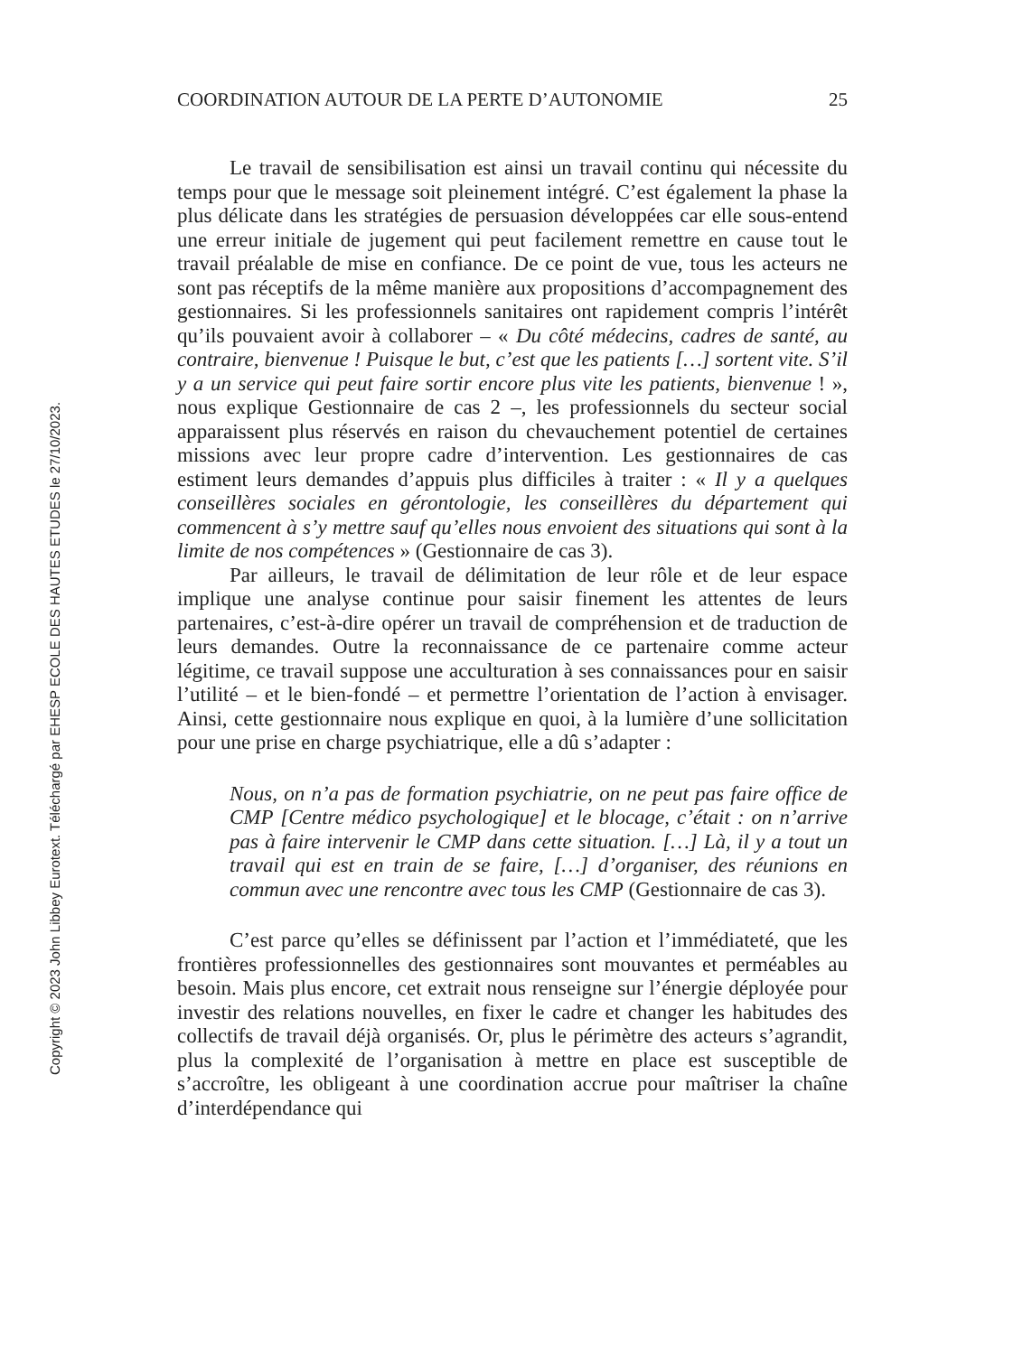Copyright © 2023 John Libbey Eurotext. Téléchargé par EHESP ECOLE DES HAUTES ETUDES le 27/10/2023.
COORDINATION AUTOUR DE LA PERTE D’AUTONOMIE 25
Le travail de sensibilisation est ainsi un travail continu qui nécessite du temps pour que le message soit pleinement intégré. C’est également la phase la plus délicate dans les stratégies de persuasion développées car elle sous-entend une erreur initiale de jugement qui peut facilement remettre en cause tout le travail préalable de mise en confiance. De ce point de vue, tous les acteurs ne sont pas réceptifs de la même manière aux propositions d’accompagnement des gestionnaires. Si les professionnels sanitaires ont rapidement compris l’intérêt qu’ils pouvaient avoir à collaborer – « Du côté médecins, cadres de santé, au contraire, bienvenue ! Puisque le but, c’est que les patients […] sortent vite. S’il y a un service qui peut faire sortir encore plus vite les patients, bienvenue ! », nous explique Gestionnaire de cas 2 –, les professionnels du secteur social apparaissent plus réservés en raison du chevauchement potentiel de certaines missions avec leur propre cadre d’intervention. Les gestionnaires de cas estiment leurs demandes d’appuis plus difficiles à traiter : « Il y a quelques conseillères sociales en gérontologie, les conseillères du département qui commencent à s’y mettre sauf qu’elles nous envoient des situations qui sont à la limite de nos compétences » (Gestionnaire de cas 3).
Par ailleurs, le travail de délimitation de leur rôle et de leur espace implique une analyse continue pour saisir finement les attentes de leurs partenaires, c’est-à-dire opérer un travail de compréhension et de traduction de leurs demandes. Outre la reconnaissance de ce partenaire comme acteur légitime, ce travail suppose une acculturation à ses connaissances pour en saisir l’utilité – et le bien-fondé – et permettre l’orientation de l’action à envisager. Ainsi, cette gestionnaire nous explique en quoi, à la lumière d’une sollicitation pour une prise en charge psychiatrique, elle a dû s’adapter :
Nous, on n’a pas de formation psychiatrie, on ne peut pas faire office de CMP [Centre médico psychologique] et le blocage, c’était : on n’arrive pas à faire intervenir le CMP dans cette situation. […] Là, il y a tout un travail qui est en train de se faire, […] d’organiser, des réunions en commun avec une rencontre avec tous les CMP (Gestionnaire de cas 3).
C’est parce qu’elles se définissent par l’action et l’immédiateté, que les frontières professionnelles des gestionnaires sont mouvantes et perméables au besoin. Mais plus encore, cet extrait nous renseigne sur l’énergie déployée pour investir des relations nouvelles, en fixer le cadre et changer les habitudes des collectifs de travail déjà organisés. Or, plus le périmètre des acteurs s’agrandit, plus la complexité de l’organisation à mettre en place est susceptible de s’accroître, les obligeant à une coordination accrue pour maîtriser la chaîne d’interdépendance qui